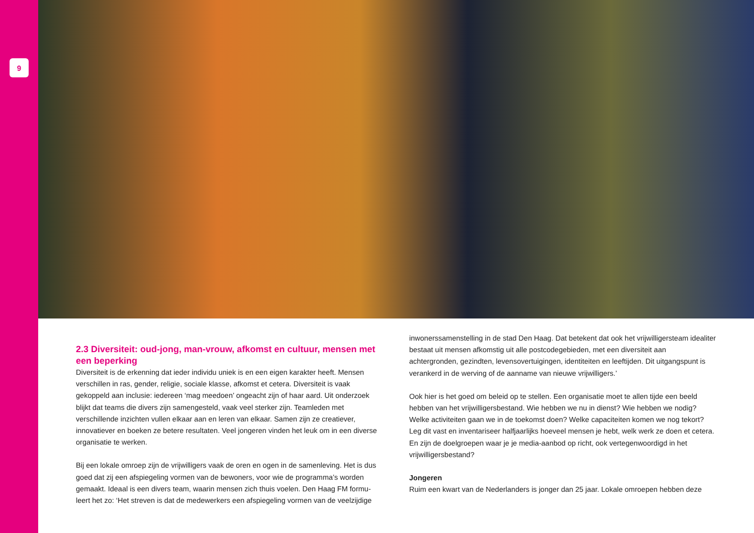9
2.3 Diversiteit: oud-jong, man-vrouw, afkomst en cultuur, mensen met een beperking
Diversiteit is de erkenning dat ieder individu uniek is en een eigen karakter heeft. Mensen verschillen in ras, gender, religie, sociale klasse, afkomst et cetera. Diversiteit is vaak gekoppeld aan inclusie: iedereen ‘mag meedoen’ ongeacht zijn of haar aard. Uit onderzoek blijkt dat teams die divers zijn samengesteld, vaak veel sterker zijn. Teamleden met verschillende inzichten vullen elkaar aan en leren van elkaar. Samen zijn ze creatiever, innovatiever en boeken ze betere resultaten. Veel jongeren vinden het leuk om in een diverse organisatie te werken.
Bij een lokale omroep zijn de vrijwilligers vaak de oren en ogen in de samenleving. Het is dus goed dat zij een afspiegeling vormen van de bewoners, voor wie de programma’s worden gemaakt. Ideaal is een divers team, waarin mensen zich thuis voelen. Den Haag FM formu-leert het zo: ‘Het streven is dat de medewerkers een afspiegeling vormen van de veelzijdige
inwonerssamenstelling in de stad Den Haag. Dat betekent dat ook het vrijwilligersteam idealiter bestaat uit mensen afkomstig uit alle postcodegebieden, met een diversiteit aan achtergronden, gezindten, levensovertuigingen, identiteiten en leeftijden. Dit uitgangspunt is verankerd in de werving of de aanname van nieuwe vrijwilligers.’
Ook hier is het goed om beleid op te stellen. Een organisatie moet te allen tijde een beeld hebben van het vrijwilligersbestand. Wie hebben we nu in dienst? Wie hebben we nodig? Welke activiteiten gaan we in de toekomst doen? Welke capaciteiten komen we nog tekort? Leg dit vast en inventariseer halfjaarlijks hoeveel mensen je hebt, welk werk ze doen et cetera. En zijn de doelgroepen waar je je media-aanbod op richt, ook vertegenwoordigd in het vrijwilligersbestand?
Jongeren
Ruim een kwart van de Nederlanders is jonger dan 25 jaar. Lokale omroepen hebben deze